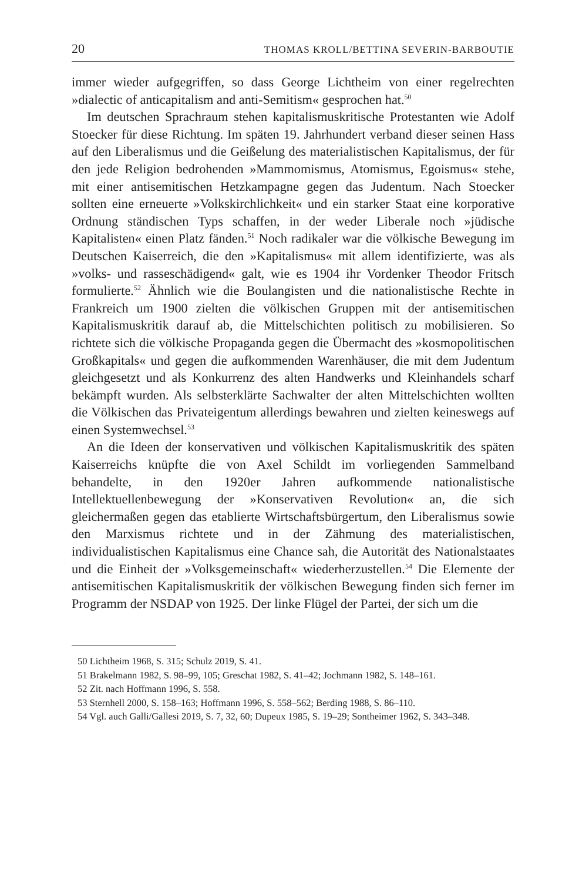20 THOMAS KROLL/BETTINA SEVERIN-BARBOUTIE
immer wieder aufgegriffen, so dass George Lichtheim von einer regelrechten »dialectic of anticapitalism and anti-Semitism« gesprochen hat.<sup>50</sup>
Im deutschen Sprachraum stehen kapitalismuskritische Protestanten wie Adolf Stoecker für diese Richtung. Im späten 19. Jahrhundert verband dieser seinen Hass auf den Liberalismus und die Geißelung des materialistischen Kapitalismus, der für den jede Religion bedrohenden »Mammomismus, Atomismus, Egoismus« stehe, mit einer antisemitischen Hetzkampagne gegen das Judentum. Nach Stoecker sollten eine erneuerte »Volkskirchlichkeit« und ein starker Staat eine korporative Ordnung ständischen Typs schaffen, in der weder Liberale noch »jüdische Kapitalisten« einen Platz fänden.<sup>51</sup> Noch radikaler war die völkische Bewegung im Deutschen Kaiserreich, die den »Kapitalismus« mit allem identifizierte, was als »volks- und rasseschädigend« galt, wie es 1904 ihr Vordenker Theodor Fritsch formulierte.<sup>52</sup> Ähnlich wie die Boulangisten und die nationalistische Rechte in Frankreich um 1900 zielten die völkischen Gruppen mit der antisemitischen Kapitalismuskritik darauf ab, die Mittelschichten politisch zu mobilisieren. So richtete sich die völkische Propaganda gegen die Übermacht des »kosmopolitischen Großkapitals« und gegen die aufkommenden Warenhäuser, die mit dem Judentum gleichgesetzt und als Konkurrenz des alten Handwerks und Kleinhandels scharf bekämpft wurden. Als selbsterklärte Sachwalter der alten Mittelschichten wollten die Völkischen das Privateigentum allerdings bewahren und zielten keineswegs auf einen Systemwechsel.<sup>53</sup>
An die Ideen der konservativen und völkischen Kapitalismuskritik des späten Kaiserreichs knüpfte die von Axel Schildt im vorliegenden Sammelband behandelte, in den 1920er Jahren aufkommende nationalistische Intellektuellenbewegung der »Konservativen Revolution« an, die sich gleichermaßen gegen das etablierte Wirtschaftsbürgertum, den Liberalismus sowie den Marxismus richtete und in der Zähmung des materialistischen, individualistischen Kapitalismus eine Chance sah, die Autorität des Nationalstaates und die Einheit der »Volksgemeinschaft« wiederherzustellen.<sup>54</sup> Die Elemente der antisemitischen Kapitalismuskritik der völkischen Bewegung finden sich ferner im Programm der NSDAP von 1925. Der linke Flügel der Partei, der sich um die
50 Lichtheim 1968, S. 315; Schulz 2019, S. 41.
51 Brakelmann 1982, S. 98–99, 105; Greschat 1982, S. 41–42; Jochmann 1982, S. 148–161.
52 Zit. nach Hoffmann 1996, S. 558.
53 Sternhell 2000, S. 158–163; Hoffmann 1996, S. 558–562; Berding 1988, S. 86–110.
54 Vgl. auch Galli/Gallesi 2019, S. 7, 32, 60; Dupeux 1985, S. 19–29; Sontheimer 1962, S. 343–348.